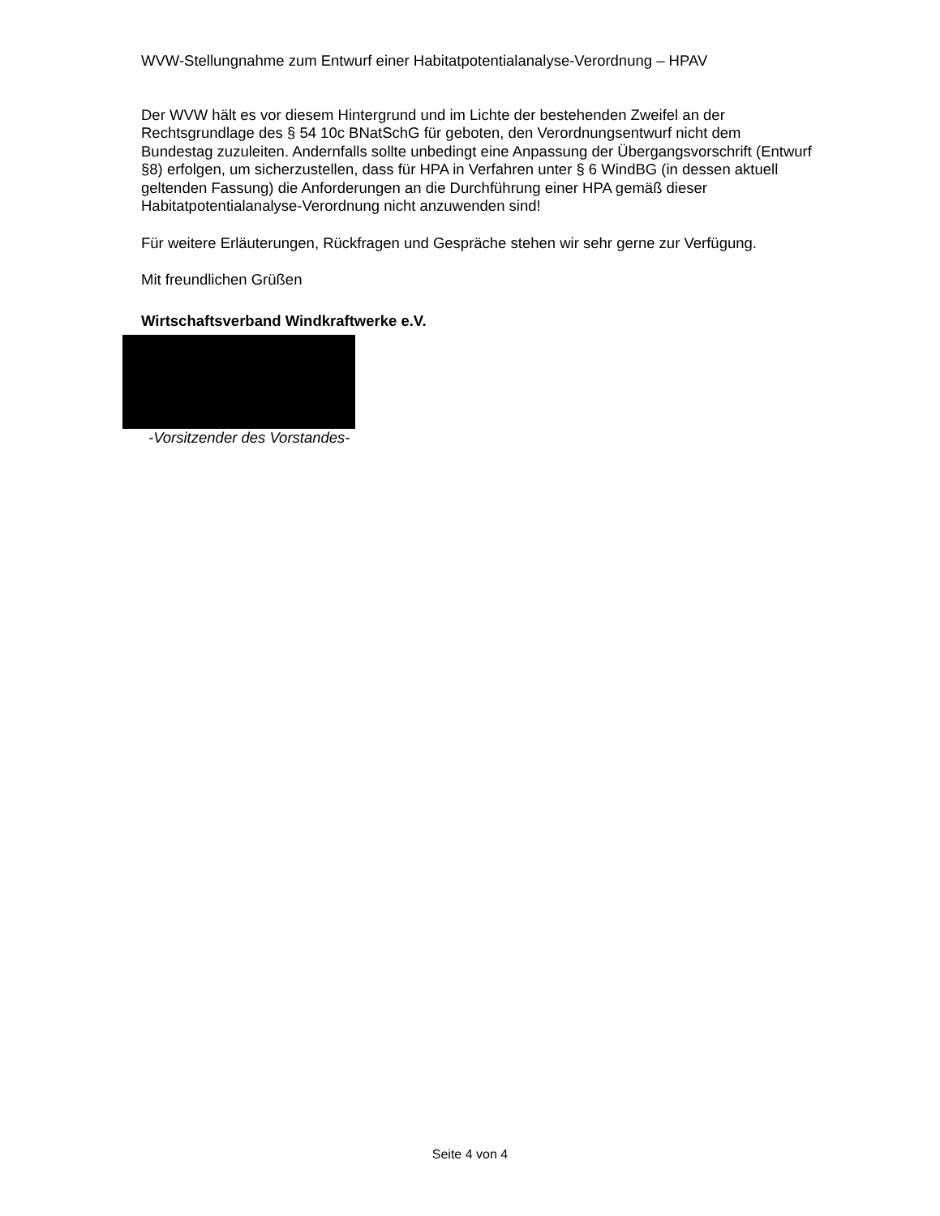WVW-Stellungnahme zum Entwurf einer Habitatpotentialanalyse-Verordnung – HPAV
Der WVW hält es vor diesem Hintergrund und im Lichte der bestehenden Zweifel an der Rechtsgrundlage des § 54 10c BNatSchG für geboten, den Verordnungsentwurf nicht dem Bundestag zuzuleiten. Andernfalls sollte unbedingt eine Anpassung der Übergangsvorschrift (Entwurf §8) erfolgen, um sicherzustellen, dass für HPA in Verfahren unter § 6 WindBG (in dessen aktuell geltenden Fassung) die Anforderungen an die Durchführung einer HPA gemäß dieser Habitatpotentialanalyse-Verordnung nicht anzuwenden sind!
Für weitere Erläuterungen, Rückfragen und Gespräche stehen wir sehr gerne zur Verfügung.
Mit freundlichen Grüßen
Wirtschaftsverband Windkraftwerke e.V.
-Vorsitzender des Vorstandes-
Seite 4 von 4